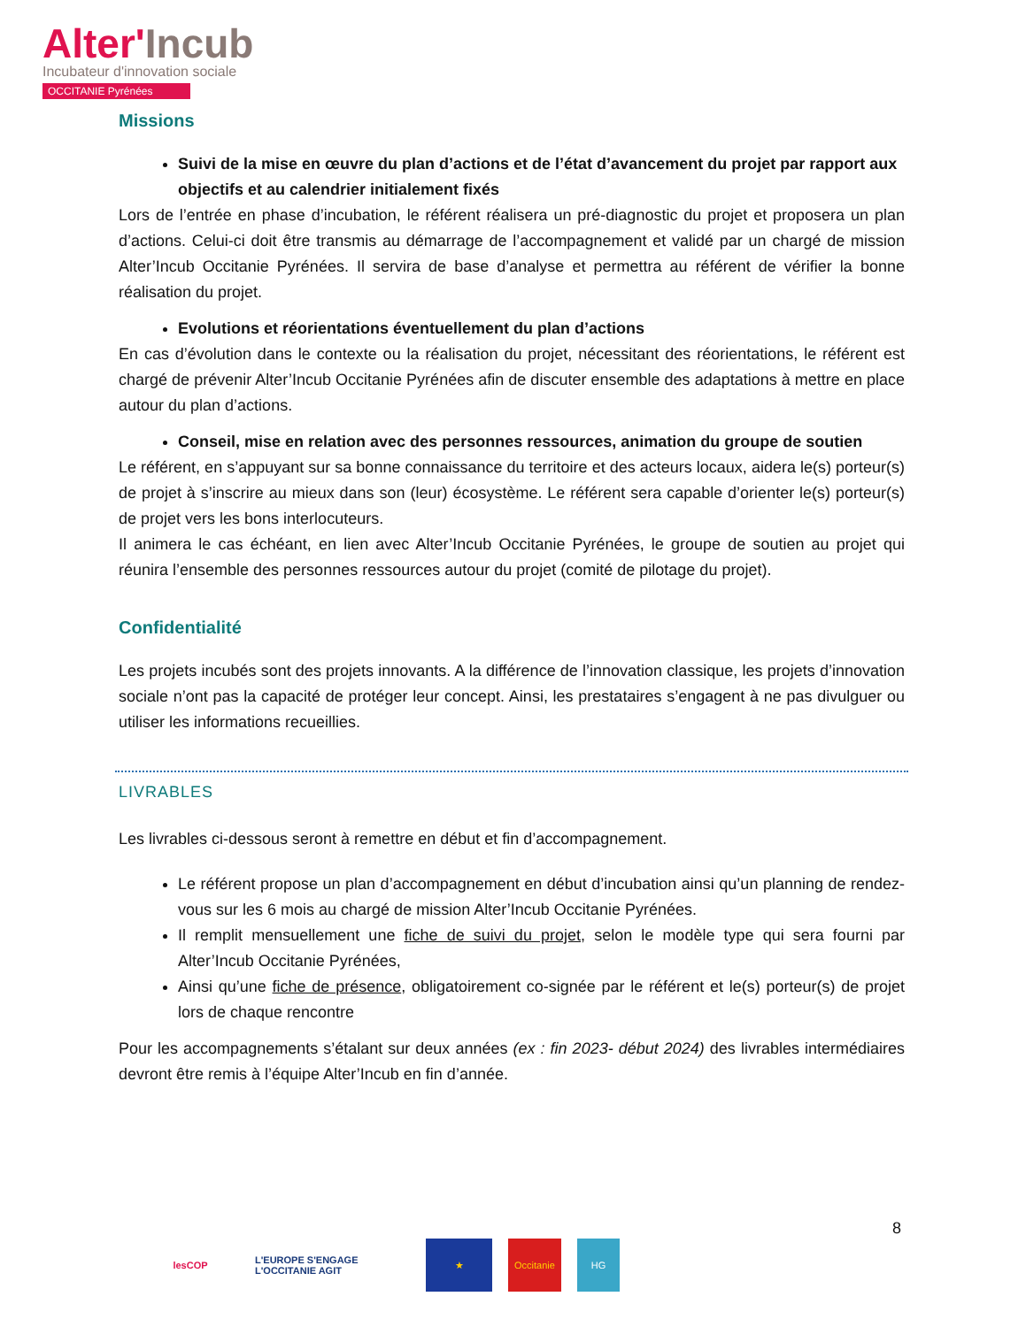Alter'Incub
Incubateur d'innovation sociale
OCCITANIE Pyrénées
Missions
Suivi de la mise en œuvre du plan d’actions et de l’état d’avancement du projet par rapport aux objectifs et au calendrier initialement fixés
Lors de l’entrée en phase d’incubation, le référent réalisera un pré-diagnostic du projet et proposera un plan d’actions. Celui-ci doit être transmis au démarrage de l’accompagnement et validé par un chargé de mission Alter’Incub Occitanie Pyrénées. Il servira de base d’analyse et permettra au référent de vérifier la bonne réalisation du projet.
Evolutions et réorientations éventuellement du plan d’actions
En cas d’évolution dans le contexte ou la réalisation du projet, nécessitant des réorientations, le référent est chargé de prévenir Alter’Incub Occitanie Pyrénées afin de discuter ensemble des adaptations à mettre en place autour du plan d’actions.
Conseil, mise en relation avec des personnes ressources, animation du groupe de soutien
Le référent, en s’appuyant sur sa bonne connaissance du territoire et des acteurs locaux, aidera le(s) porteur(s) de projet à s’inscrire au mieux dans son (leur) écosystème. Le référent sera capable d’orienter le(s) porteur(s) de projet vers les bons interlocuteurs.
Il animera le cas échéant, en lien avec Alter’Incub Occitanie Pyrénées, le groupe de soutien au projet qui réunira l’ensemble des personnes ressources autour du projet (comité de pilotage du projet).
Confidentialité
Les projets incubés sont des projets innovants. A la différence de l’innovation classique, les projets d’innovation sociale n’ont pas la capacité de protéger leur concept. Ainsi, les prestataires s’engagent à ne pas divulguer ou utiliser les informations recueillies.
LIVRABLES
Les livrables ci-dessous seront à remettre en début et fin d’accompagnement.
Le référent propose un plan d’accompagnement en début d’incubation ainsi qu’un planning de rendez-vous sur les 6 mois au chargé de mission Alter’Incub Occitanie Pyrénées.
Il remplit mensuellement une fiche de suivi du projet, selon le modèle type qui sera fourni par Alter’Incub Occitanie Pyrénées,
Ainsi qu’une fiche de présence, obligatoirement co-signée par le référent et le(s) porteur(s) de projet lors de chaque rencontre
Pour les accompagnements s’étalant sur deux années (ex : fin 2023- début 2024) des livrables intermédiaires devront être remis à l’équipe Alter’Incub en fin d’année.
8
lesCOP L'EUROPE S'ENGAGE L'OCCITANIE AGIT
★ Occitanie HG